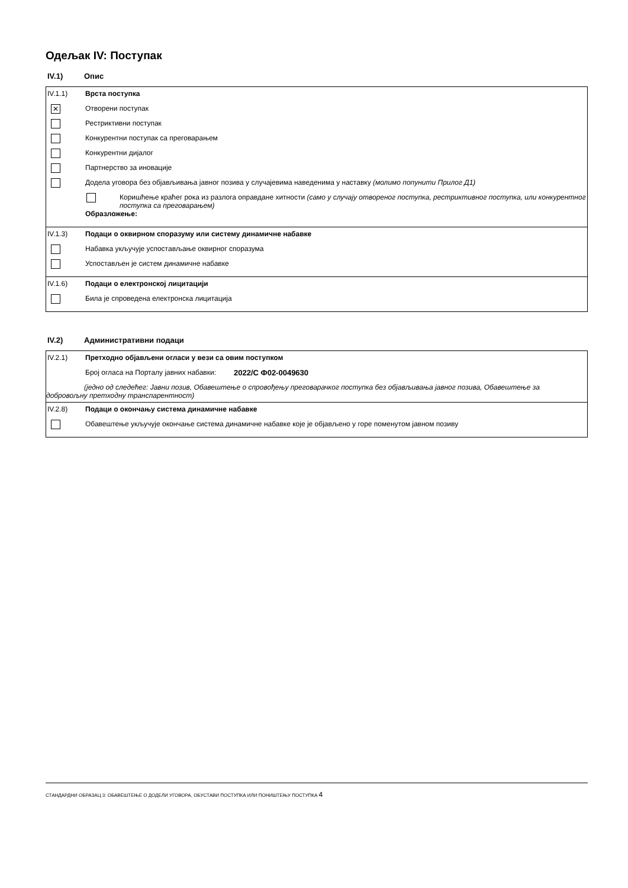Одељак IV: Поступак
IV.1) Опис
IV.1.1) Врста поступка
✕ Отворени поступак
Рестриктивни поступак
Конкурентни поступак са преговарањем
Конкурентни дијалог
Партнерство за иновације
Додела уговора без објављивања јавног позива у случајевима наведенима у наставку (молимо попунити Прилог Д1)
Коришћење краћег рока из разлога оправдане хитности (само у случају отвореног поступка, рестриктивног поступка, или конкурентног поступка са преговарањем)
Образложење:
IV.1.3) Подаци о оквирном споразуму или систему динамичне набавке
Набавка укључује успостављање оквирног споразума
Успостављен је систем динамичне набавке
IV.1.6) Подаци о електронској лицитацији
Била је спроведена електронска лицитација
IV.2) Административни подаци
IV.2.1) Претходно објављени огласи у вези са овим поступком
Број огласа на Порталу јавних набавки: 2022/С Ф02-0049630
(једно од следећег: Јавни позив, Обавештење о спровођењу преговарачког поступка без објављивања јавног позива, Обавештење за
добровољну претходну транспарентност)
IV.2.8) Подаци о окончању система динамичне набавке
Обавештење укључује окончање система динамичне набавке које је објављено у горе поменутом јавном позиву
СТАНДАРДНИ ОБРАЗАЦ 3: ОБАВЕШТЕЊЕ О ДОДЕЛИ УГОВОРА, ОБУСТАВИ ПОСТУПКА ИЛИ ПОНИШТЕЊУ ПОСТУПКА 4